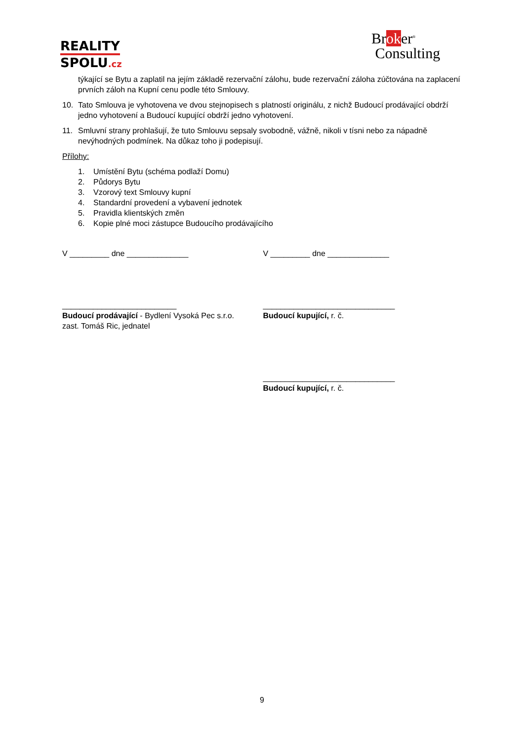REALITY
SPOLU.cz
Broker<sup>®</sup>
Consulting
týkající se Bytu a zaplatil na jejím základě rezervační zálohu, bude rezervační záloha zúčtována na zaplacení prvních záloh na Kupní cenu podle této Smlouvy.
10. Tato Smlouva je vyhotovena ve dvou stejnopisech s platností originálu, z nichž Budoucí prodávající obdrží jedno vyhotovení a Budoucí kupující obdrží jedno vyhotovení.
11. Smluvní strany prohlašují, že tuto Smlouvu sepsaly svobodně, vážně, nikoli v tísni nebo za nápadně nevýhodných podmínek. Na důkaz toho ji podepisují.
Přílohy:
1. Umístění Bytu (schéma podlaží Domu)
2. Půdorys Bytu
3. Vzorový text Smlouvy kupní
4. Standardní provedení a vybavení jednotek
5. Pravidla klientských změn
6. Kopie plné moci zástupce Budoucího prodávajícího
V _________ dne ______________
__________________________
Budoucí prodávající - Bydlení Vysoká Pec s.r.o.
zast. Tomáš Ric, jednatel
V _________ dne ______________
______________________________
Budoucí kupující, r. č.
______________________________
Budoucí kupující, r. č.
9